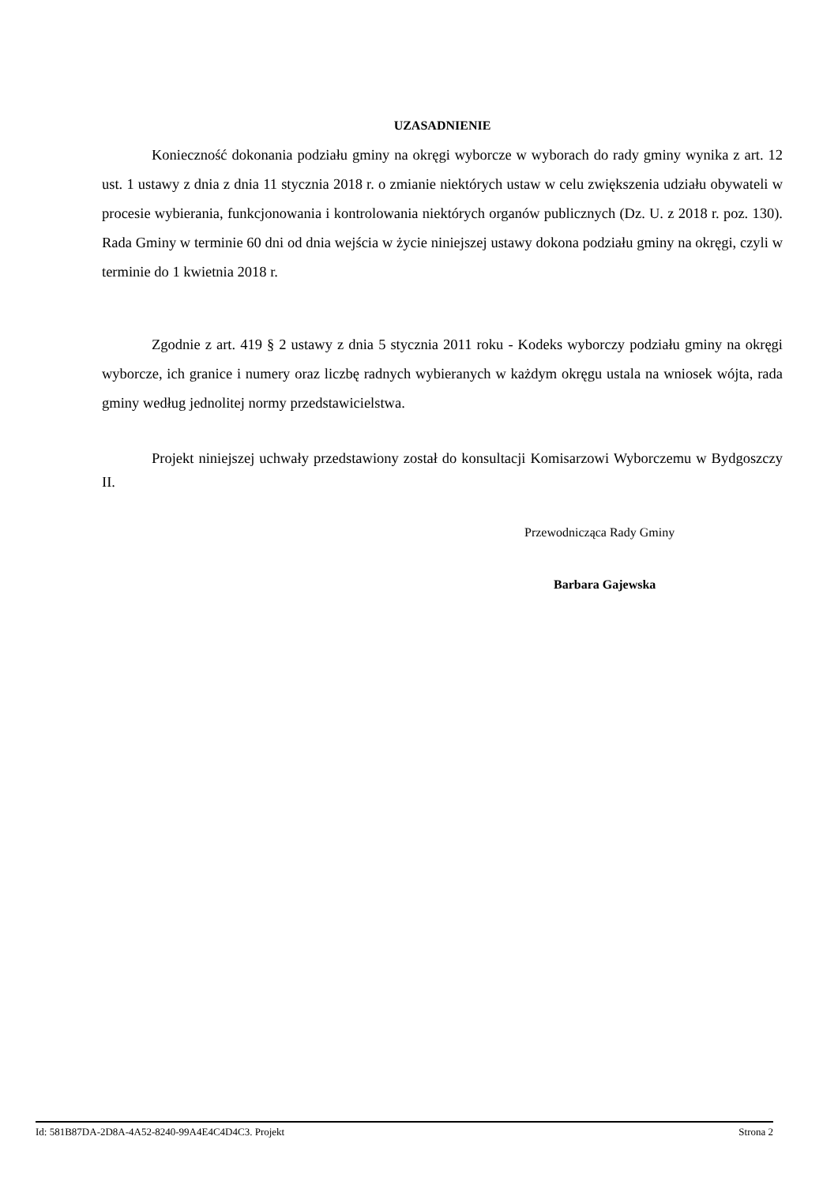UZASADNIENIE
Konieczność dokonania podziału gminy na okręgi wyborcze w wyborach do rady gminy wynika z art. 12 ust. 1 ustawy z dnia z dnia 11 stycznia 2018 r. o zmianie niektórych ustaw w celu zwiększenia udziału obywateli w procesie wybierania, funkcjonowania i kontrolowania niektórych organów publicznych (Dz. U. z 2018 r. poz. 130). Rada Gminy w terminie 60 dni od dnia wejścia w życie niniejszej ustawy dokona podziału gminy na okręgi, czyli w terminie do 1 kwietnia 2018 r.
Zgodnie z art. 419 § 2 ustawy z dnia 5 stycznia 2011 roku - Kodeks wyborczy podziału gminy na okręgi wyborcze, ich granice i numery oraz liczbę radnych wybieranych w każdym okręgu ustala na wniosek wójta, rada gminy według jednolitej normy przedstawicielstwa.
Projekt niniejszej uchwały przedstawiony został do konsultacji Komisarzowi Wyborczemu w Bydgoszczy II.
Przewodnicząca Rady Gminy
Barbara Gajewska
Id: 581B87DA-2D8A-4A52-8240-99A4E4C4D4C3. Projekt Strona 2